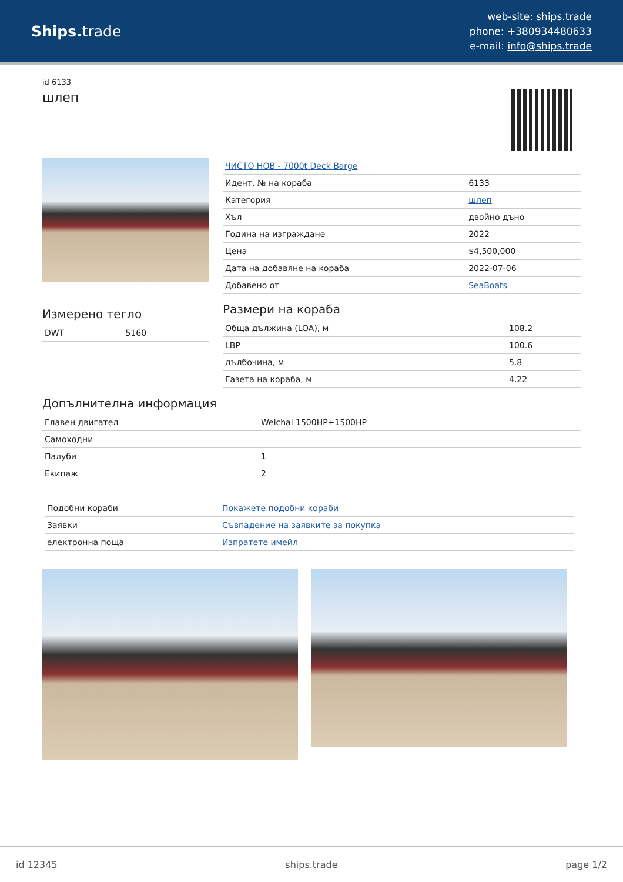Ships. trade
web-site: ships.trade
phone: +380934480633
e-mail: info@ships.trade
id 6133
шлеп
Измерено тегло
| DWT | 5160 |
| ЧИСТО НОВ - 7000t Deck Barge | |
| Идент. № на кораба | 6133 |
| Категория | шлеп |
| Хъл | двойно дъно |
| Година на изграждане | 2022 |
| Цена | $4,500,000 |
| Дата на добавяне на кораба | 2022-07-06 |
| Добавено от | SeaBoats |
Размери на кораба
| Обща дължина (LOA), м | 108.2 |
| LBP | 100.6 |
| дълбочина, м | 5.8 |
| Газета на кораба, м | 4.22 |
Допълнителна информация
| Главен двигател | Weichai 1500HP+1500HP |
| Самоходни | |
| Палуби | 1 |
| Екипаж | 2 |
| Подобни кораби | Покажете подобни кораби |
| Заявки | Съвпадение на заявките за покупка |
| електронна поща | Изпратете имейл |
id 12345 ships.trade page 1/2